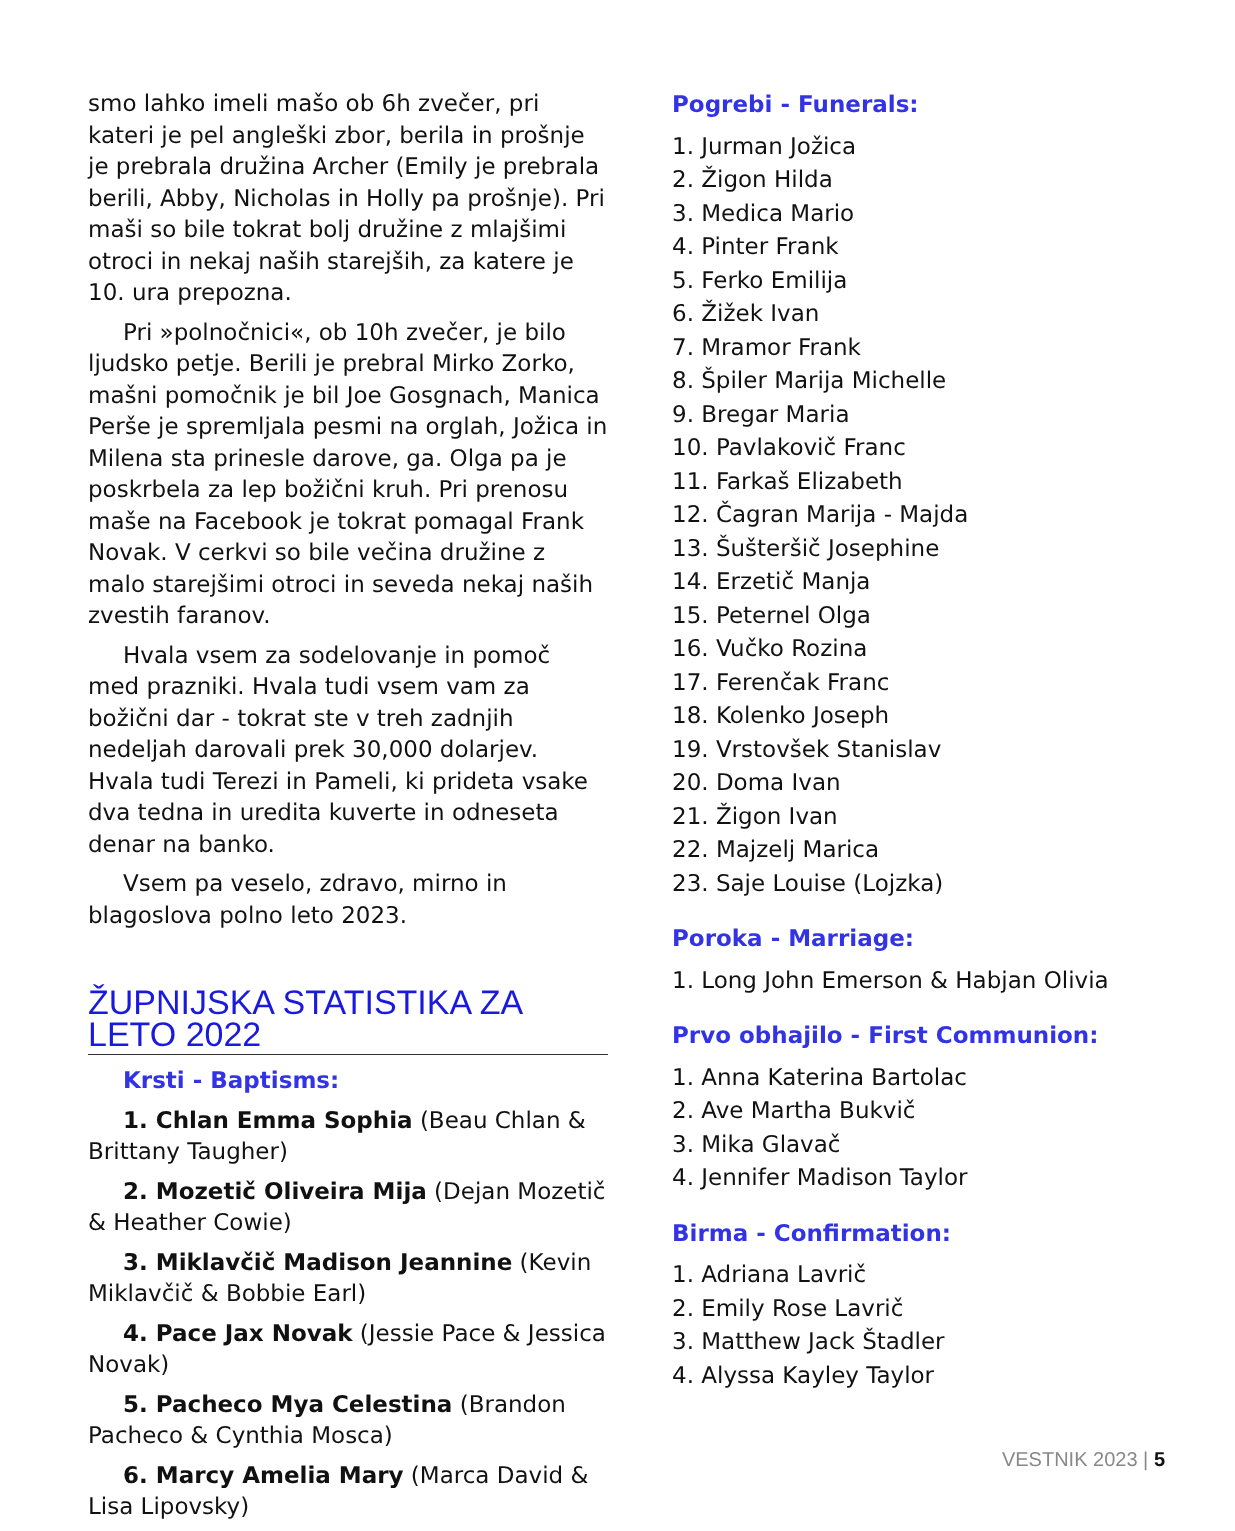smo lahko imeli mašo ob 6h zvečer, pri kateri je pel angleški zbor, berila in prošnje je prebrala družina Archer (Emily je prebrala berili, Abby, Nicholas in Holly pa prošnje). Pri maši so bile tokrat bolj družine z mlajšimi otroci in nekaj naših starejših, za katere je 10. ura prepozna.
Pri »polnočnici«, ob 10h zvečer, je bilo ljudsko petje. Berili je prebral Mirko Zorko, mašni pomočnik je bil Joe Gosgnach, Manica Perše je spremljala pesmi na orglah, Jožica in Milena sta prinesle darove, ga. Olga pa je poskrbela za lep božični kruh. Pri prenosu maše na Facebook je tokrat pomagal Frank Novak. V cerkvi so bile večina družine z malo starejšimi otroci in seveda nekaj naših zvestih faranov.
Hvala vsem za sodelovanje in pomoč med prazniki. Hvala tudi vsem vam za božični dar - tokrat ste v treh zadnjih nedeljah darovali prek 30,000 dolarjev. Hvala tudi Terezi in Pameli, ki prideta vsake dva tedna in uredita kuverte in odneseta denar na banko.
Vsem pa veselo, zdravo, mirno in blagoslova polno leto 2023.
ŽUPNIJSKA STATISTIKA ZA LETO 2022
Krsti - Baptisms:
1. Chlan Emma Sophia (Beau Chlan & Brittany Taugher)
2. Mozetič Oliveira Mija (Dejan Mozetič & Heather Cowie)
3. Miklavčič Madison Jeannine (Kevin Miklavčič & Bobbie Earl)
4. Pace Jax Novak (Jessie Pace & Jessica Novak)
5. Pacheco Mya Celestina (Brandon Pacheco & Cynthia Mosca)
6. Marcy Amelia Mary (Marca David & Lisa Lipovsky)
Pogrebi - Funerals:
1. Jurman Jožica
2. Žigon Hilda
3. Medica Mario
4. Pinter Frank
5. Ferko Emilija
6. Žižek Ivan
7. Mramor Frank
8. Špiler Marija Michelle
9. Bregar Maria
10. Pavlakovič Franc
11. Farkaš Elizabeth
12. Čagran Marija - Majda
13. Šušteršič Josephine
14. Erzetič Manja
15. Peternel Olga
16. Vučko Rozina
17. Ferenčak Franc
18. Kolenko Joseph
19. Vrstovšek Stanislav
20. Doma Ivan
21. Žigon Ivan
22. Majzelj Marica
23. Saje Louise (Lojzka)
Poroka - Marriage:
1. Long John Emerson & Habjan Olivia
Prvo obhajilo - First Communion:
1. Anna Katerina Bartolac
2. Ave Martha Bukvič
3. Mika Glavač
4. Jennifer Madison Taylor
Birma - Confirmation:
1. Adriana Lavrič
2. Emily Rose Lavrič
3. Matthew Jack Štadler
4. Alyssa Kayley Taylor
VESTNIK 2023 | 5